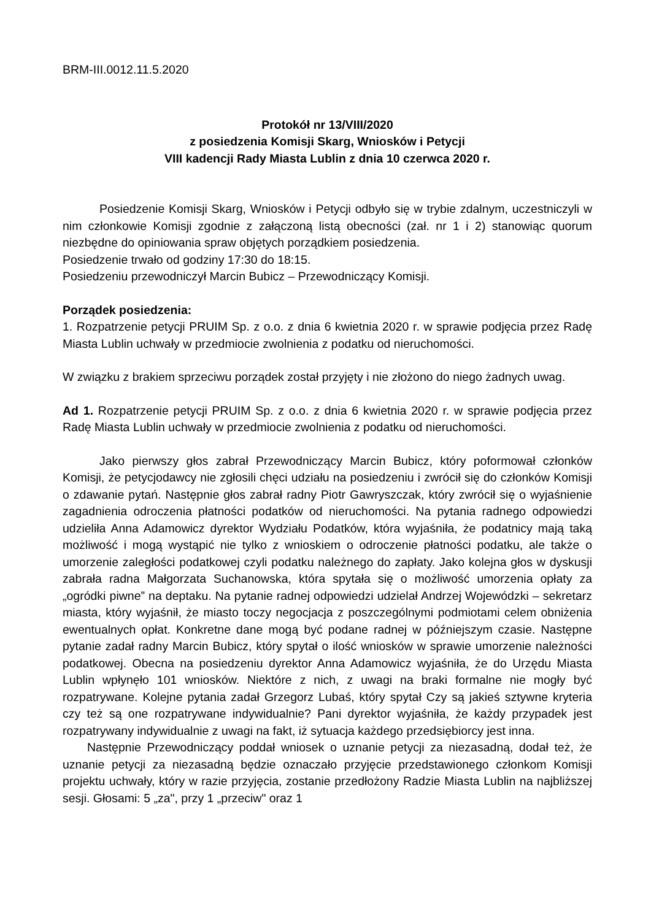BRM-III.0012.11.5.2020
Protokół nr 13/VIII/2020
z posiedzenia Komisji Skarg, Wniosków i Petycji
VIII kadencji Rady Miasta Lublin z dnia 10 czerwca 2020 r.
Posiedzenie Komisji Skarg, Wniosków i Petycji odbyło się w trybie zdalnym, uczestniczyli w nim członkowie Komisji zgodnie z załączoną listą obecności (zał. nr 1 i 2) stanowiąc quorum niezbędne do opiniowania spraw objętych porządkiem posiedzenia.
Posiedzenie trwało od godziny 17:30 do 18:15.
Posiedzeniu przewodniczył Marcin Bubicz – Przewodniczący Komisji.
Porządek posiedzenia:
1. Rozpatrzenie petycji PRUIM Sp. z o.o. z dnia 6 kwietnia 2020 r. w sprawie podjęcia przez Radę Miasta Lublin uchwały w przedmiocie zwolnienia z podatku od nieruchomości.
W związku z brakiem sprzeciwu porządek został przyjęty i nie złożono do niego żadnych uwag.
Ad 1. Rozpatrzenie petycji PRUIM Sp. z o.o. z dnia 6 kwietnia 2020 r. w sprawie podjęcia przez Radę Miasta Lublin uchwały w przedmiocie zwolnienia z podatku od nieruchomości.
Jako pierwszy głos zabrał Przewodniczący Marcin Bubicz, który poformował członków Komisji, że petycjodawcy nie zgłosili chęci udziału na posiedzeniu i zwrócił się do członków Komisji o zdawanie pytań. Następnie głos zabrał radny Piotr Gawryszczak, który zwrócił się o wyjaśnienie zagadnienia odroczenia płatności podatków od nieruchomości. Na pytania radnego odpowiedzi udzieliła Anna Adamowicz dyrektor Wydziału Podatków, która wyjaśniła, że podatnicy mają taką możliwość i mogą wystąpić nie tylko z wnioskiem o odroczenie płatności podatku, ale także o umorzenie zaległości podatkowej czyli podatku należnego do zapłaty. Jako kolejna głos w dyskusji zabrała radna Małgorzata Suchanowska, która spytała się o możliwość umorzenia opłaty za „ogródki piwne” na deptaku. Na pytanie radnej odpowiedzi udzielał Andrzej Wojewódzki – sekretarz miasta, który wyjaśnił, że miasto toczy negocjacja z poszczególnymi podmiotami celem obniżenia ewentualnych opłat. Konkretne dane mogą być podane radnej w późniejszym czasie. Następne pytanie zadał radny Marcin Bubicz, który spytał o ilość wniosków w sprawie umorzenie należności podatkowej. Obecna na posiedzeniu dyrektor Anna Adamowicz wyjaśniła, że do Urzędu Miasta Lublin wpłynęło 101 wniosków. Niektóre z nich, z uwagi na braki formalne nie mogły być rozpatrywane. Kolejne pytania zadał Grzegorz Lubaś, który spytał Czy są jakieś sztywne kryteria czy też są one rozpatrywane indywidualnie? Pani dyrektor wyjaśniła, że każdy przypadek jest rozpatrywany indywidualnie z uwagi na fakt, iż sytuacja każdego przedsiębiorcy jest inna.
Następnie Przewodniczący poddał wniosek o uznanie petycji za niezasadną, dodał też, że uznanie petycji za niezasadną będzie oznaczało przyjęcie przedstawionego członkom Komisji projektu uchwały, który w razie przyjęcia, zostanie przedłożony Radzie Miasta Lublin na najbliższej sesji. Głosami: 5 „za", przy 1 „przeciw" oraz 1